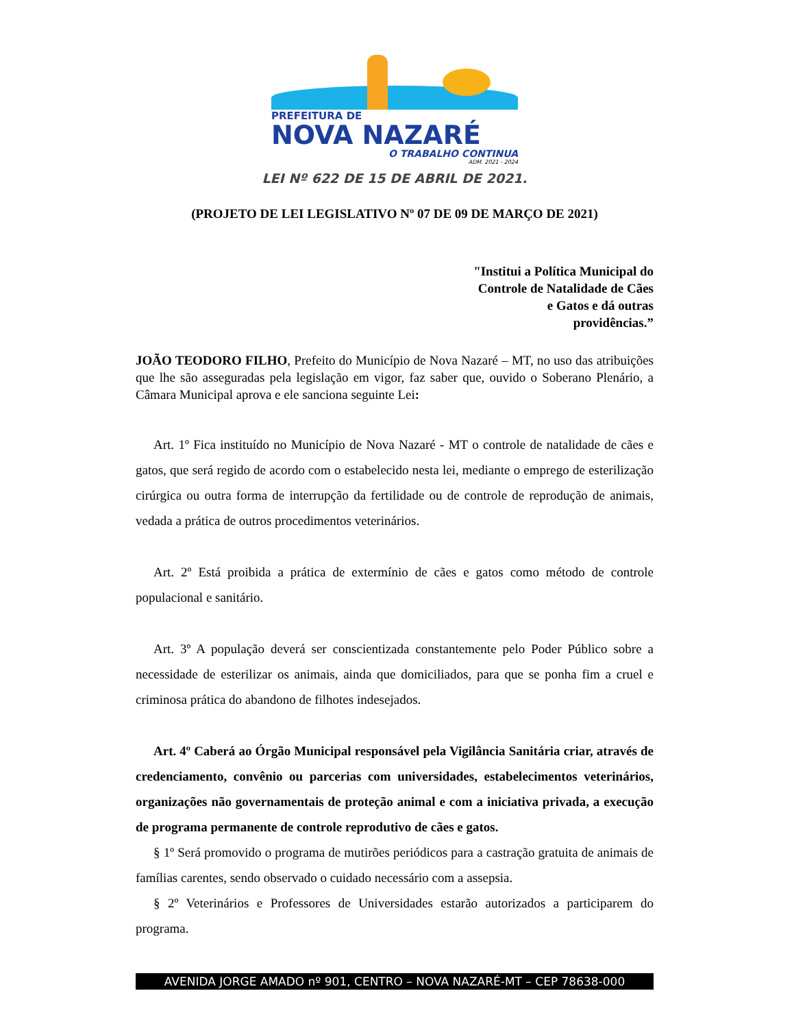PREFEITURA DE
NOVA NAZARÉ
O TRABALHO CONTINUA
ADM. 2021 - 2024
LEI Nº 622 DE 15 DE ABRIL DE 2021.
(PROJETO DE LEI LEGISLATIVO Nº 07 DE 09 DE MARÇO DE 2021)
"Institui a Política Municipal do
Controle de Natalidade de Cães
e Gatos e dá outras
providências.”
JOÃO TEODORO FILHO, Prefeito do Município de Nova Nazaré – MT, no uso das atribuições que lhe são asseguradas pela legislação em vigor, faz saber que, ouvido o Soberano Plenário, a Câmara Municipal aprova e ele sanciona seguinte Lei:
Art. 1º Fica instituído no Município de Nova Nazaré - MT o controle de natalidade de cães e gatos, que será regido de acordo com o estabelecido nesta lei, mediante o emprego de esterilização cirúrgica ou outra forma de interrupção da fertilidade ou de controle de reprodução de animais, vedada a prática de outros procedimentos veterinários.
Art. 2º Está proibida a prática de extermínio de cães e gatos como método de controle populacional e sanitário.
Art. 3º A população deverá ser conscientizada constantemente pelo Poder Público sobre a necessidade de esterilizar os animais, ainda que domiciliados, para que se ponha fim a cruel e criminosa prática do abandono de filhotes indesejados.
Art. 4º Caberá ao Órgão Municipal responsável pela Vigilância Sanitária criar, através de credenciamento, convênio ou parcerias com universidades, estabelecimentos veterinários, organizações não governamentais de proteção animal e com a iniciativa privada, a execução de programa permanente de controle reprodutivo de cães e gatos.
§ 1º Será promovido o programa de mutirões periódicos para a castração gratuita de animais de famílias carentes, sendo observado o cuidado necessário com a assepsia.
§ 2º Veterinários e Professores de Universidades estarão autorizados a participarem do programa.
AVENIDA JORGE AMADO nº 901, CENTRO – NOVA NAZARÉ-MT – CEP 78638-000